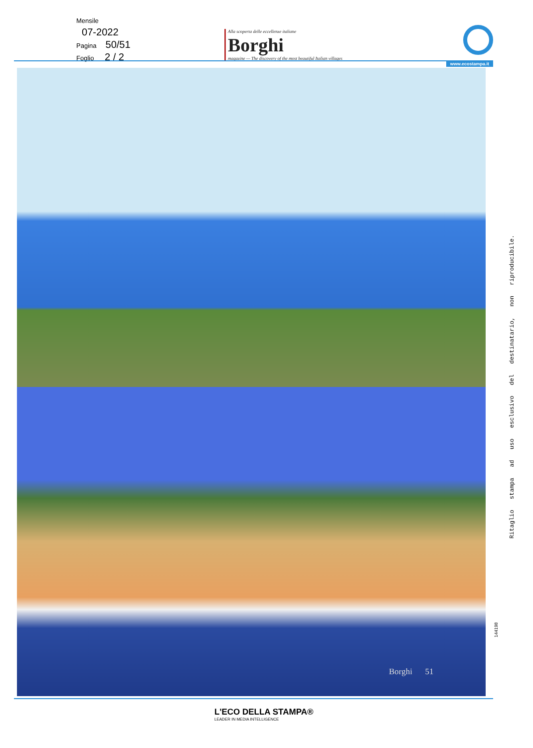Mensile
07-2022
Pagina 50/51
Foglio 2 / 2
Alla scoperta delle eccellenze italiane
Borghi
magazine — The discovery of the most beautiful Italian villages
www.ecostampa.it
Borghi 51
Ritaglio stampa ad uso esclusivo del destinatario, non riproducibile.
144198
L'ECO DELLA STAMPA®
LEADER IN MEDIA INTELLIGENCE